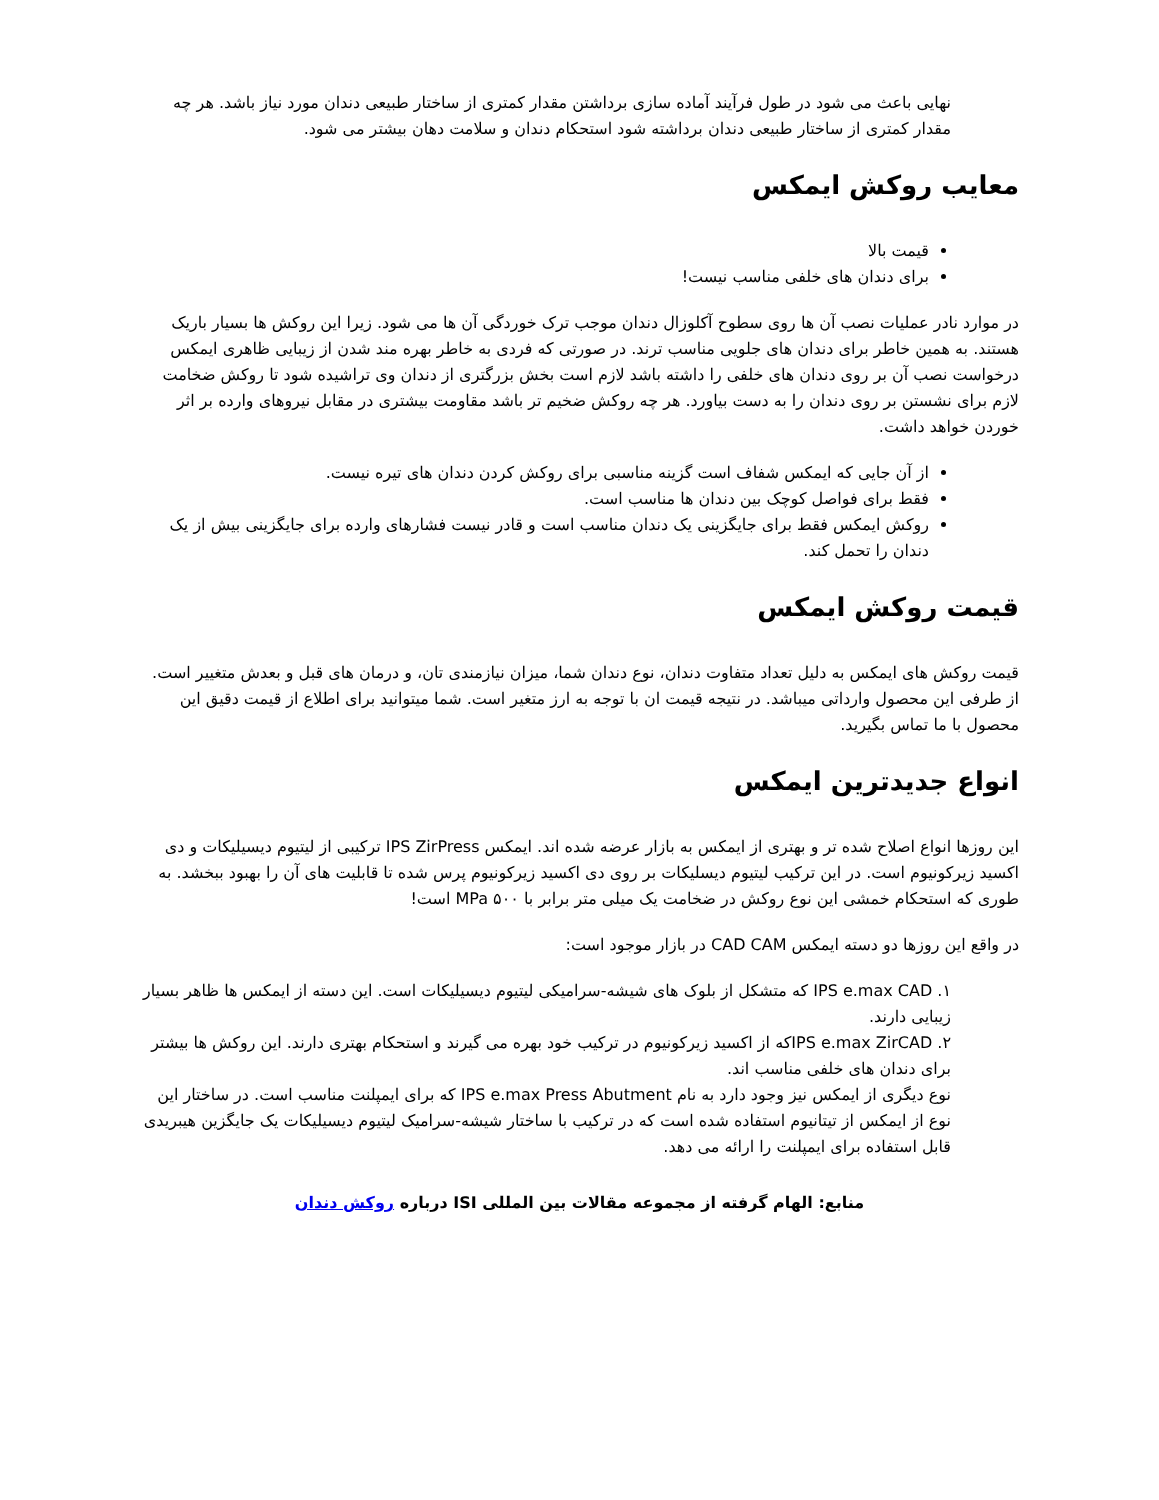نهایی باعث می شود در طول فرآیند آماده سازی برداشتن مقدار کمتری از ساختار طبیعی دندان مورد نیاز باشد. هر چه مقدار کمتری از ساختار طبیعی دندان برداشته شود استحکام دندان و سلامت دهان بیشتر می شود.
معایب روکش ایمکس
قیمت بالا
برای دندان های خلفی مناسب نیست!
در موارد نادر عملیات نصب آن ها روی سطوح آکلوزال دندان موجب ترک خوردگی آن ها می شود. زیرا این روکش ها بسیار باریک هستند. به همین خاطر برای دندان های جلویی مناسب ترند. در صورتی که فردی به خاطر بهره مند شدن از زیبایی ظاهری ایمکس درخواست نصب آن بر روی دندان های خلفی را داشته باشد لازم است بخش بزرگتری از دندان وی تراشیده شود تا روکش ضخامت لازم برای نشستن بر روی دندان را به دست بیاورد. هر چه روکش ضخیم تر باشد مقاومت بیشتری در مقابل نیروهای وارده بر اثر خوردن خواهد داشت.
از آن جایی که ایمکس شفاف است گزینه مناسبی برای روکش کردن دندان های تیره نیست.
فقط برای فواصل کوچک بین دندان ها مناسب است.
روکش ایمکس فقط برای جایگزینی یک دندان مناسب است و قادر نیست فشارهای وارده برای جایگزینی بیش از یک دندان را تحمل کند.
قیمت روکش ایمکس
قیمت روکش های ایمکس به دلیل تعداد متفاوت دندان، نوع دندان شما، میزان نیازمندی تان، و درمان های قبل و بعدش متغییر است. از طرفی این محصول وارداتی میباشد. در نتیجه قیمت ان با توجه به ارز متغیر است. شما میتوانید برای اطلاع از قیمت دقیق این محصول با ما تماس بگیرید.
انواع جدیدترین ایمکس
این روزها انواع اصلاح شده تر و بهتری از ایمکس به بازار عرضه شده اند. ایمکس IPS ZirPress ترکیبی از لیتیوم دیسیلیکات و دی اکسید زیرکونیوم است. در این ترکیب لیتیوم دیسلیکات بر روی دی اکسید زیرکونیوم پرس شده تا قابلیت های آن را بهبود ببخشد. به طوری که استحکام خمشی این نوع روکش در ضخامت یک میلی متر برابر با ۵۰۰ MPa است!
در واقع این روزها دو دسته ایمکس CAD CAM در بازار موجود است:
۱. IPS e.max CAD که متشکل از بلوک های شیشه-سرامیکی لیتیوم دیسیلیکات است. این دسته از ایمکس ها ظاهر بسیار زیبایی دارند.
۲. IPS e.max ZirCADکه از اکسید زیرکونیوم در ترکیب خود بهره می گیرند و استحکام بهتری دارند. این روکش ها بیشتر برای دندان های خلفی مناسب اند.
نوع دیگری از ایمکس نیز وجود دارد به نام IPS e.max Press Abutment که برای ایمپلنت مناسب است. در ساختار این نوع از ایمکس از تیتانیوم استفاده شده است که در ترکیب با ساختار شیشه-سرامیک لیتیوم دیسیلیکات یک جایگزین هیبریدی قابل استفاده برای ایمپلنت را ارائه می دهد.
منابع: الهام گرفته از مجموعه مقالات بین المللی ISI درباره روکش دندان